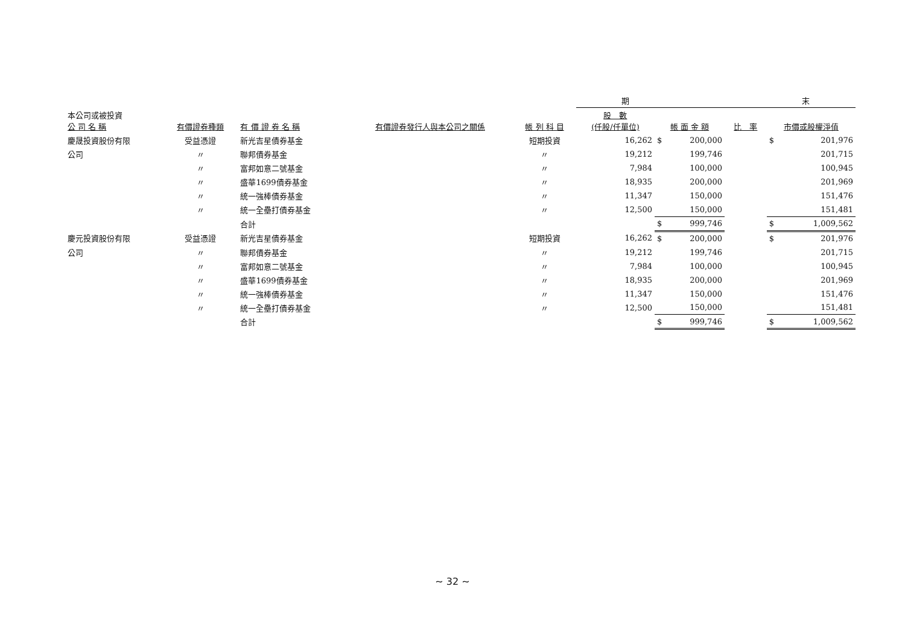| | | | | | 期 末 | | | | |
| --- | --- | --- | --- | --- | --- | --- | --- | --- | --- |
| 本公司或被投資 公 司 名 稱 | 有價證券種類 | 有 價 證 券 名 稱 | 有價證券發行人與本公司之關係 | 帳 列 科 目 | 股 數 (仟股/仟單位) | 帳 面 金 額 | | 比 率 | 市價或股權淨值 |
| 慶晟投資股份有限 | 受益憑證 | 新光吉星債券基金 | | 短期投資 | 16,262 | $ | 200,000 | | $ 201,976 |
| 公司 | 〃 | 聯邦債券基金 | | 〃 | 19,212 | | 199,746 | | 201,715 |
| | 〃 | 富邦如意二號基金 | | 〃 | 7,984 | | 100,000 | | 100,945 |
| | 〃 | 盛華1699債券基金 | | 〃 | 18,935 | | 200,000 | | 201,969 |
| | 〃 | 統一強棒債券基金 | | 〃 | 11,347 | | 150,000 | | 151,476 |
| | 〃 | 統一全壘打債券基金 | | 〃 | 12,500 | | 150,000 | | 151,481 |
| | | 合計 | | | | $ | 999,746 | | $ 1,009,562 |
| 慶元投資股份有限 | 受益憑證 | 新光吉星債券基金 | | 短期投資 | 16,262 | $ | 200,000 | | $ 201,976 |
| 公司 | 〃 | 聯邦債券基金 | | 〃 | 19,212 | | 199,746 | | 201,715 |
| | 〃 | 富邦如意二號基金 | | 〃 | 7,984 | | 100,000 | | 100,945 |
| | 〃 | 盛華1699債券基金 | | 〃 | 18,935 | | 200,000 | | 201,969 |
| | 〃 | 統一強棒債券基金 | | 〃 | 11,347 | | 150,000 | | 151,476 |
| | 〃 | 統一全壘打債券基金 | | 〃 | 12,500 | | 150,000 | | 151,481 |
| | | 合計 | | | | $ | 999,746 | | $ 1,009,562 |
~ 32 ~